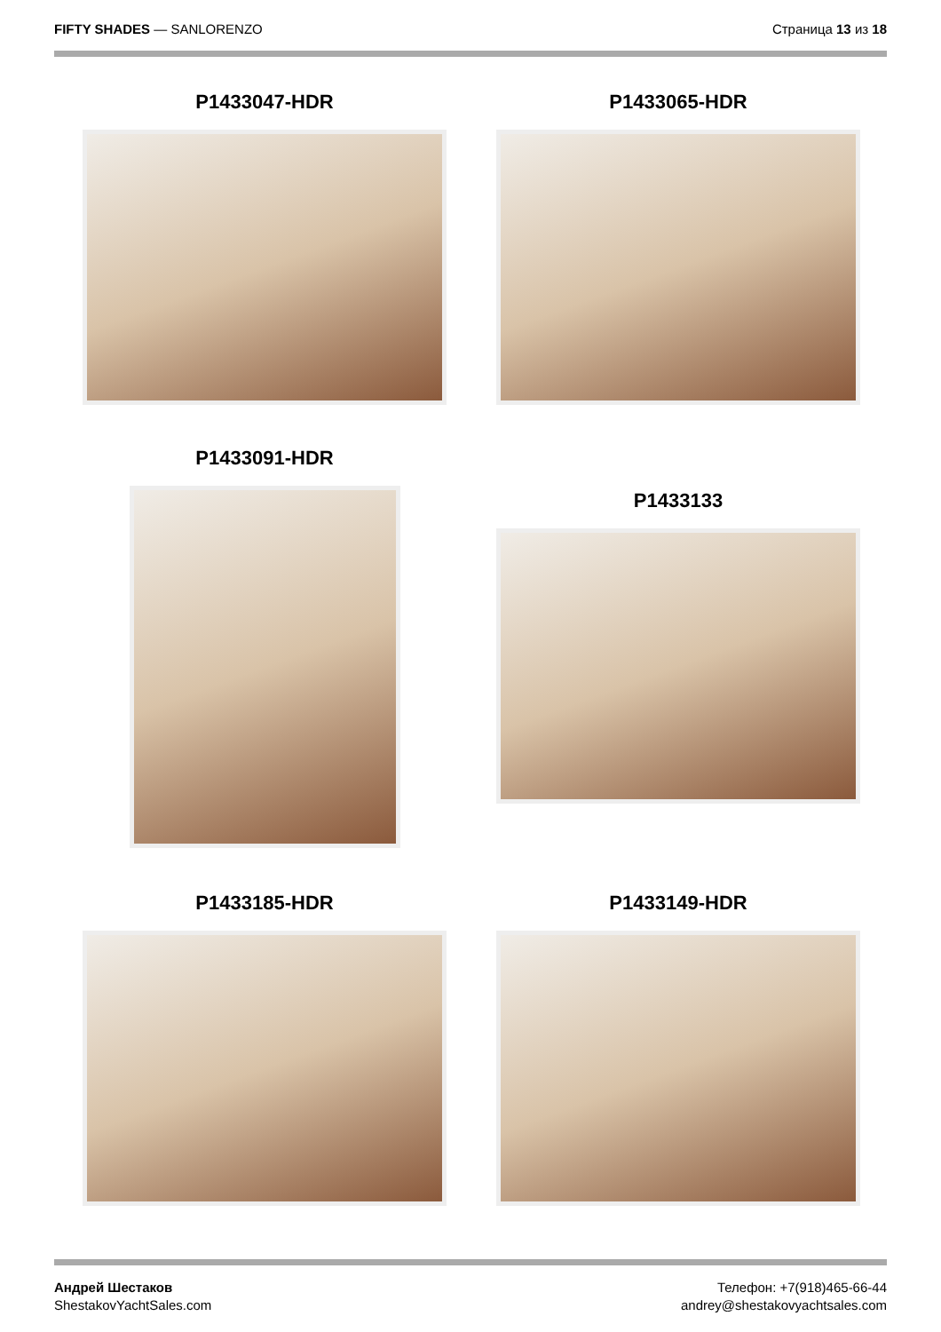FIFTY SHADES — SANLORENZO Страница 13 из 18
P1433047-HDR P1433065-HDR
P1433091-HDR
P1433133
P1433185-HDR P1433149-HDR
Андрей Шестаков
ShestakovYachtSales.com
Телефон: +7(918)465-66-44
andrey@shestakovyachtsales.com